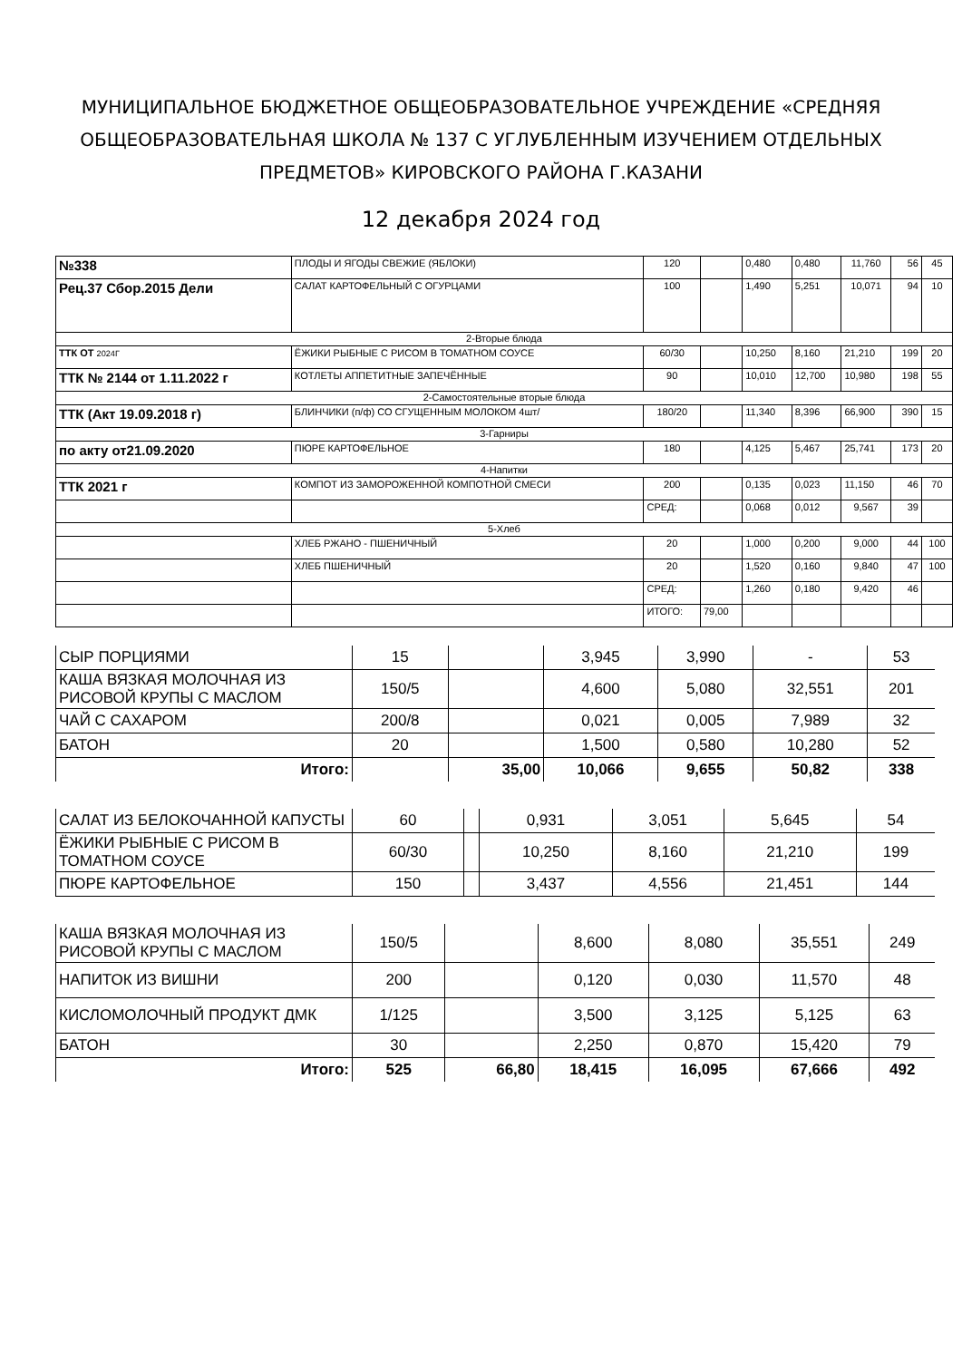МУНИЦИПАЛЬНОЕ БЮДЖЕТНОЕ ОБЩЕОБРАЗОВАТЕЛЬНОЕ УЧРЕЖДЕНИЕ «СРЕДНЯЯ ОБЩЕОБРАЗОВАТЕЛЬНАЯ ШКОЛА № 137 С УГЛУБЛЕННЫМ ИЗУЧЕНИЕМ ОТДЕЛЬНЫХ ПРЕДМЕТОВ» КИРОВСКОГО РАЙОНА Г.КАЗАНИ
12 декабря 2024 год
| №338 | ПЛОДЫ И ЯГОДЫ СВЕЖИЕ (ЯБЛОКИ) | 120 | | 0,480 | 0,480 | 11,760 | 56 | 45 |
| Рец.37 Сбор.2015 Дели | САЛАТ КАРТОФЕЛЬНЫЙ С ОГУРЦАМИ | 100 | | 1,490 | 5,251 | 10,071 | 94 | 10 |
| 2-Вторые блюда | | | | | | | | |
| ТТК ОТ 2024Г | ЁЖИКИ РЫБНЫЕ С РИСОМ В ТОМАТНОМ СОУСЕ | 60/30 | | 10,250 | 8,160 | 21,210 | 199 | 20 |
| ТТК № 2144 от 1.11.2022 г | КОТЛЕТЫ АППЕТИТНЫЕ ЗАПЕЧЁННЫЕ | 90 | | 10,010 | 12,700 | 10,980 | 198 | 55 |
| 2-Самостоятельные вторые блюда | | | | | | | | |
| ТТК (Акт 19.09.2018 г) | БЛИНЧИКИ (п/ф) СО СГУЩЕННЫМ МОЛОКОМ 4шт/ | 180/20 | | 11,340 | 8,396 | 66,900 | 390 | 15 |
| 3-Гарниры | | | | | | | | |
| по акту от21.09.2020 | ПЮРЕ КАРТОФЕЛЬНОЕ | 180 | | 4,125 | 5,467 | 25,741 | 173 | 20 |
| 4-Напитки | | | | | | | | |
| ТТК 2021 г | КОМПОТ ИЗ ЗАМОРОЖЕННОЙ КОМПОТНОЙ СМЕСИ | 200 | | 0,135 | 0,023 | 11,150 | 46 | 70 |
| | | СРЕД: | | 0,068 | 0,012 | 9,567 | 39 | |
| 5-Хлеб | | | | | | | | |
| | ХЛЕБ РЖАНО - ПШЕНИЧНЫЙ | 20 | | 1,000 | 0,200 | 9,000 | 44 | 100 |
| | ХЛЕБ ПШЕНИЧНЫЙ | 20 | | 1,520 | 0,160 | 9,840 | 47 | 100 |
| | | СРЕД: | | 1,260 | 0,180 | 9,420 | 46 | |
| | | ИТОГО: | 79,00 | | | | | |
| СЫР ПОРЦИЯМИ | 15 | | 3,945 | 3,990 | - | 53 |
| КАША ВЯЗКАЯ МОЛОЧНАЯ ИЗ РИСОВОЙ КРУПЫ С МАСЛОМ | 150/5 | | 4,600 | 5,080 | 32,551 | 201 |
| ЧАЙ С САХАРОМ | 200/8 | | 0,021 | 0,005 | 7,989 | 32 |
| БАТОН | 20 | | 1,500 | 0,580 | 10,280 | 52 |
| Итого: | | 35,00 | 10,066 | 9,655 | 50,82 | 338 |
| САЛАТ ИЗ БЕЛОКОЧАННОЙ КАПУСТЫ | 60 | | 0,931 | 3,051 | 5,645 | 54 |
| ЁЖИКИ РЫБНЫЕ С РИСОМ В ТОМАТНОМ СОУСЕ | 60/30 | | 10,250 | 8,160 | 21,210 | 199 |
| ПЮРЕ КАРТОФЕЛЬНОЕ | 150 | | 3,437 | 4,556 | 21,451 | 144 |
| КАША ВЯЗКАЯ МОЛОЧНАЯ ИЗ РИСОВОЙ КРУПЫ С МАСЛОМ | 150/5 | | 8,600 | 8,080 | 35,551 | 249 |
| НАПИТОК ИЗ ВИШНИ | 200 | | 0,120 | 0,030 | 11,570 | 48 |
| КИСЛОМОЛОЧНЫЙ ПРОДУКТ ДМК | 1/125 | | 3,500 | 3,125 | 5,125 | 63 |
| БАТОН | 30 | | 2,250 | 0,870 | 15,420 | 79 |
| Итого: | 525 | 66,80 | 18,415 | 16,095 | 67,666 | 492 |